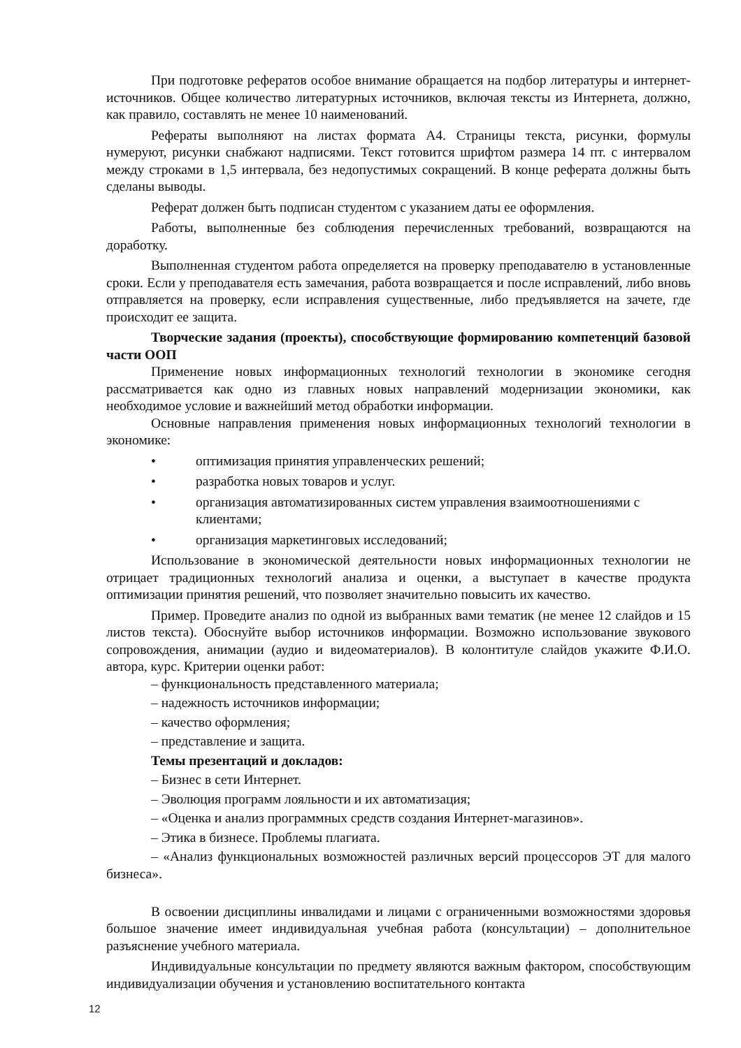При подготовке рефератов особое внимание обращается на подбор литературы и интернет-источников. Общее количество литературных источников, включая тексты из Интернета, должно, как правило, составлять не менее 10 наименований.
Рефераты выполняют на листах формата А4. Страницы текста, рисунки, формулы нумеруют, рисунки снабжают надписями. Текст готовится шрифтом размера 14 пт. с интервалом между строками в 1,5 интервала, без недопустимых сокращений. В конце реферата должны быть сделаны выводы.
Реферат должен быть подписан студентом с указанием даты ее оформления.
Работы, выполненные без соблюдения перечисленных требований, возвращаются на доработку.
Выполненная студентом работа определяется на проверку преподавателю в установленные сроки. Если у преподавателя есть замечания, работа возвращается и после исправлений, либо вновь отправляется на проверку, если исправления существенные, либо предъявляется на зачете, где происходит ее защита.
Творческие задания (проекты), способствующие формированию компетенций базовой части ООП
Применение новых информационных технологий технологии в экономике сегодня рассматривается как одно из главных новых направлений модернизации экономики, как необходимое условие и важнейший метод обработки информации.
Основные направления применения новых информационных технологий технологии в экономике:
• оптимизация принятия управленческих решений;
• разработка новых товаров и услуг.
• организация автоматизированных систем управления взаимоотношениями с клиентами;
• организация маркетинговых исследований;
Использование в экономической деятельности новых информационных технологии не отрицает традиционных технологий анализа и оценки, а выступает в качестве продукта оптимизации принятия решений, что позволяет значительно повысить их качество.
Пример. Проведите анализ по одной из выбранных вами тематик (не менее 12 слайдов и 15 листов текста). Обоснуйте выбор источников информации. Возможно использование звукового сопровождения, анимации (аудио и видеоматериалов). В колонтитуле слайдов укажите Ф.И.О. автора, курс. Критерии оценки работ:
– функциональность представленного материала;
– надежность источников информации;
– качество оформления;
– представление и защита.
Темы презентаций и докладов:
– Бизнес в сети Интернет.
– Эволюция программ лояльности и их автоматизация;
– «Оценка и анализ программных средств создания Интернет-магазинов».
– Этика в бизнесе. Проблемы плагиата.
– «Анализ функциональных возможностей различных версий процессоров ЭТ для малого бизнеса».
В освоении дисциплины инвалидами и лицами с ограниченными возможностями здоровья большое значение имеет индивидуальная учебная работа (консультации) – дополнительное разъяснение учебного материала.
Индивидуальные консультации по предмету являются важным фактором, способствующим индивидуализации обучения и установлению воспитательного контакта
12